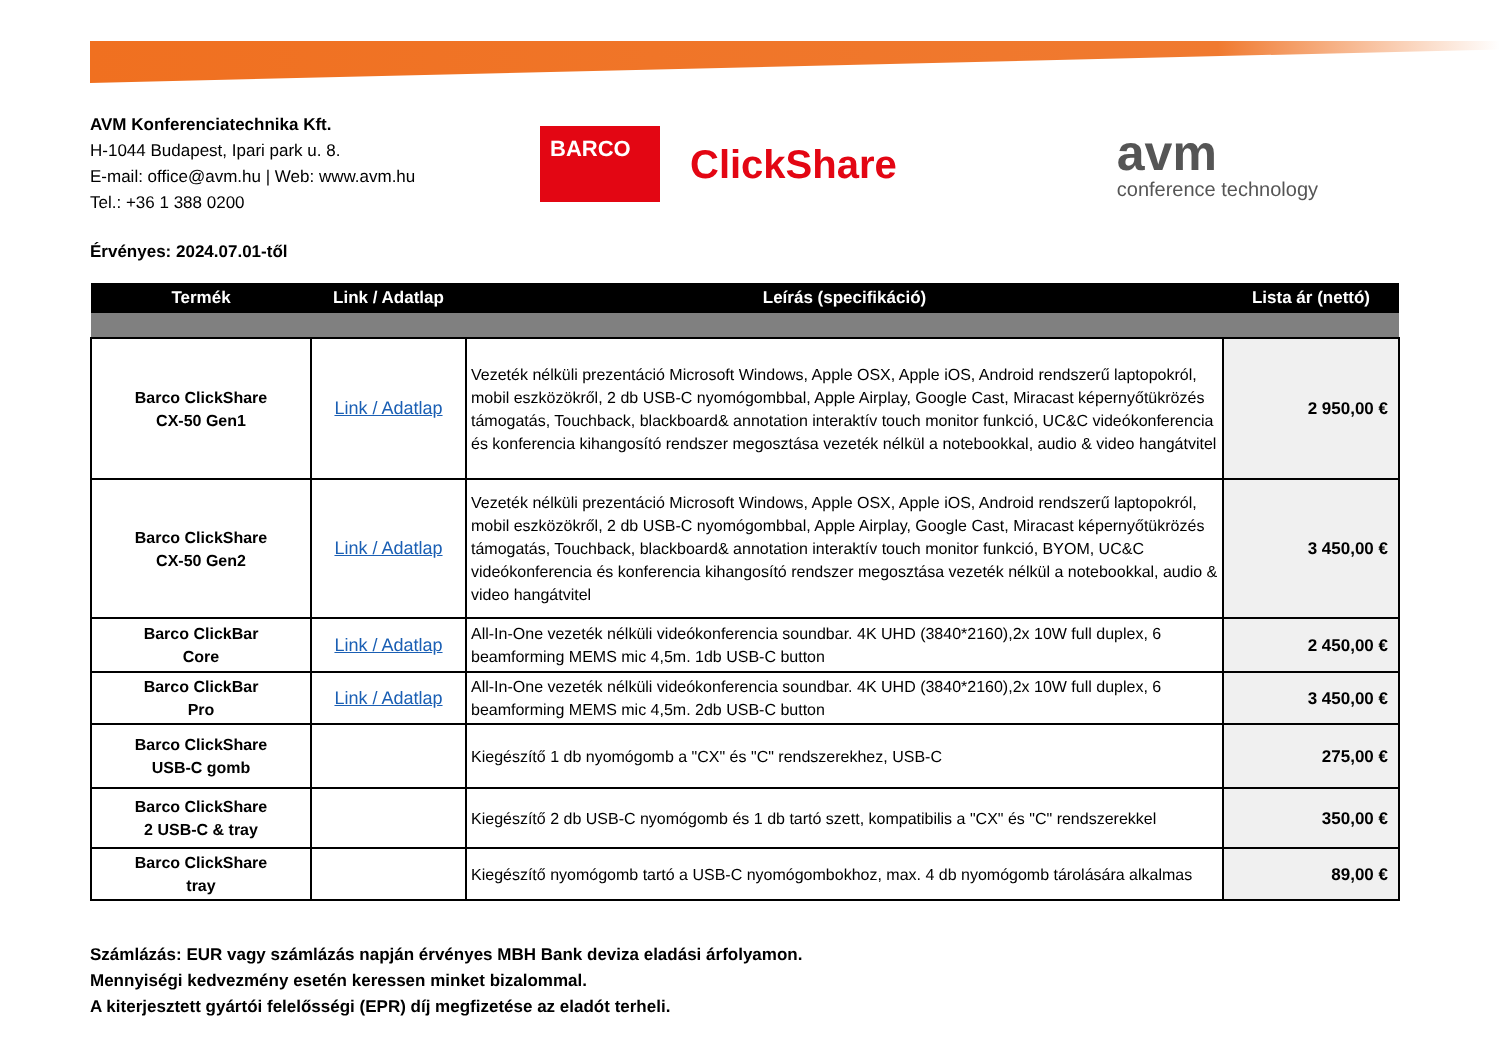AVM Konferenciatechnika Kft.
H-1044 Budapest, Ipari park u. 8.
E-mail: office@avm.hu | Web: www.avm.hu
Tel.: +36 1 388 0200
BARCO
ClickShare
avm
conference technology
Érvényes: 2024.07.01-től
| Termék | Link / Adatlap | Leírás (specifikáció) | Lista ár (nettó) |
| --- | --- | --- | --- |
| Barco ClickShare CX-50 Gen1 | Link / Adatlap | Vezeték nélküli prezentáció Microsoft Windows, Apple OSX, Apple iOS, Android rendszerű laptopokról, mobil eszközökről, 2 db USB-C nyomógombbal, Apple Airplay, Google Cast, Miracast képernyőtükrözés támogatás, Touchback, blackboard& annotation interaktív touch monitor funkció, UC&C videókonferencia és konferencia kihangosító rendszer megosztása vezeték nélkül a notebookkal, audio & video hangátvitel | 2 950,00 € |
| Barco ClickShare CX-50 Gen2 | Link / Adatlap | Vezeték nélküli prezentáció Microsoft Windows, Apple OSX, Apple iOS, Android rendszerű laptopokról, mobil eszközökről, 2 db USB-C nyomógombbal, Apple Airplay, Google Cast, Miracast képernyőtükrözés támogatás, Touchback, blackboard& annotation interaktív touch monitor funkció, BYOM, UC&C videókonferencia és konferencia kihangosító rendszer megosztása vezeték nélkül a notebookkal, audio & video hangátvitel | 3 450,00 € |
| Barco ClickBar Core | Link / Adatlap | All-In-One vezeték nélküli videókonferencia soundbar. 4K UHD (3840*2160),2x 10W full duplex, 6 beamforming MEMS mic 4,5m. 1db USB-C button | 2 450,00 € |
| Barco ClickBar Pro | Link / Adatlap | All-In-One vezeték nélküli videókonferencia soundbar. 4K UHD (3840*2160),2x 10W full duplex, 6 beamforming MEMS mic 4,5m. 2db USB-C button | 3 450,00 € |
| Barco ClickShare USB-C gomb | | Kiegészítő 1 db nyomógomb a "CX" és "C" rendszerekhez, USB-C | 275,00 € |
| Barco ClickShare 2 USB-C & tray | | Kiegészítő 2 db USB-C nyomógomb és 1 db tartó szett, kompatibilis a "CX" és "C" rendszerekkel | 350,00 € |
| Barco ClickShare tray | | Kiegészítő nyomógomb tartó a USB-C nyomógombokhoz, max. 4 db nyomógomb tárolására alkalmas | 89,00 € |
Számlázás: EUR vagy számlázás napján érvényes MBH Bank deviza eladási árfolyamon.
Mennyiségi kedvezmény esetén keressen minket bizalommal.
A kiterjesztett gyártói felelősségi (EPR) díj megfizetése az eladót terheli.